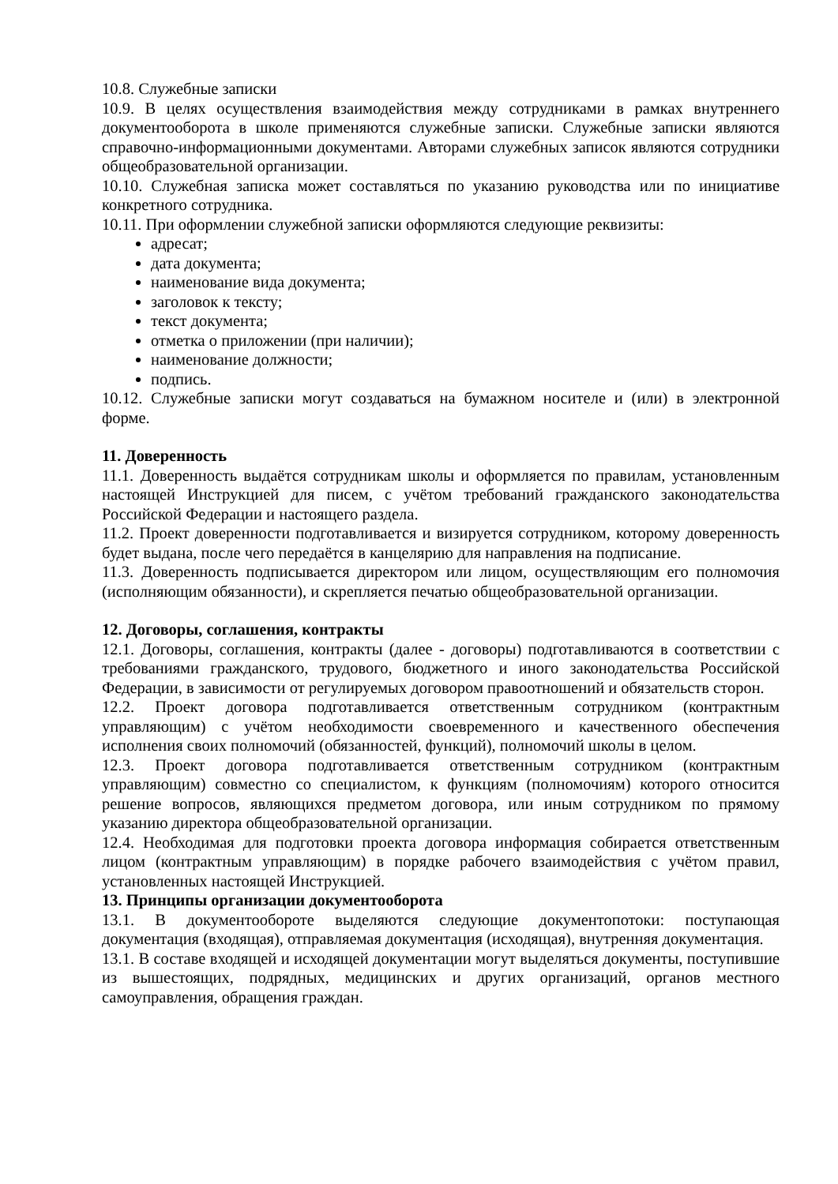10.8. Служебные записки
10.9. В целях осуществления взаимодействия между сотрудниками в рамках внутреннего документооборота в школе применяются служебные записки. Служебные записки являются справочно-информационными документами. Авторами служебных записок являются сотрудники общеобразовательной организации.
10.10. Служебная записка может составляться по указанию руководства или по инициативе конкретного сотрудника.
10.11. При оформлении служебной записки оформляются следующие реквизиты:
адресат;
дата документа;
наименование вида документа;
заголовок к тексту;
текст документа;
отметка о приложении (при наличии);
наименование должности;
подпись.
10.12. Служебные записки могут создаваться на бумажном носителе и (или) в электронной форме.
11. Доверенность
11.1. Доверенность выдаётся сотрудникам школы и оформляется по правилам, установленным настоящей Инструкцией для писем, с учётом требований гражданского законодательства Российской Федерации и настоящего раздела.
11.2. Проект доверенности подготавливается и визируется сотрудником, которому доверенность будет выдана, после чего передаётся в канцелярию для направления на подписание.
11.3. Доверенность подписывается директором или лицом, осуществляющим его полномочия (исполняющим обязанности), и скрепляется печатью общеобразовательной организации.
12. Договоры, соглашения, контракты
12.1. Договоры, соглашения, контракты (далее - договоры) подготавливаются в соответствии с требованиями гражданского, трудового, бюджетного и иного законодательства Российской Федерации, в зависимости от регулируемых договором правоотношений и обязательств сторон.
12.2. Проект договора подготавливается ответственным сотрудником (контрактным управляющим) с учётом необходимости своевременного и качественного обеспечения исполнения своих полномочий (обязанностей, функций), полномочий школы в целом.
12.3. Проект договора подготавливается ответственным сотрудником (контрактным управляющим) совместно со специалистом, к функциям (полномочиям) которого относится решение вопросов, являющихся предметом договора, или иным сотрудником по прямому указанию директора общеобразовательной организации.
12.4. Необходимая для подготовки проекта договора информация собирается ответственным лицом (контрактным управляющим) в порядке рабочего взаимодействия с учётом правил, установленных настоящей Инструкцией.
13. Принципы организации документооборота
13.1. В документообороте выделяются следующие документопотоки: поступающая документация (входящая), отправляемая документация (исходящая), внутренняя документация.
13.1. В составе входящей и исходящей документации могут выделяться документы, поступившие из вышестоящих, подрядных, медицинских и других организаций, органов местного самоуправления, обращения граждан.